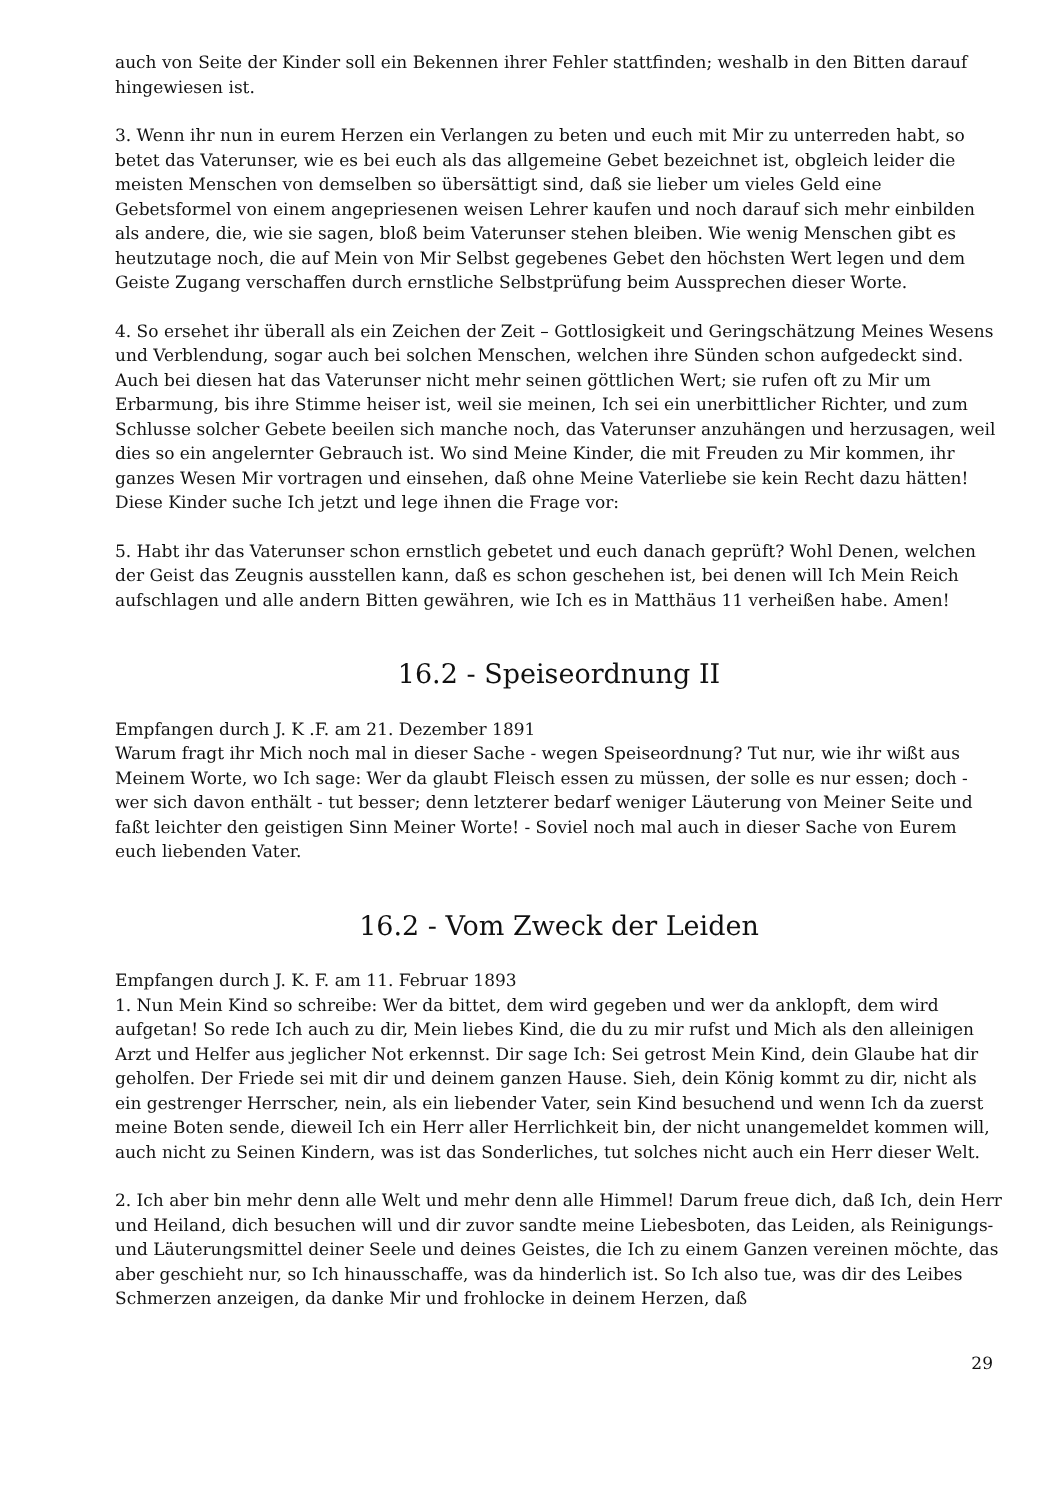auch von Seite der Kinder soll ein Bekennen ihrer Fehler stattfinden; weshalb in den Bitten darauf hingewiesen ist.
3. Wenn ihr nun in eurem Herzen ein Verlangen zu beten und euch mit Mir zu unterreden habt, so betet das Vaterunser, wie es bei euch als das allgemeine Gebet bezeichnet ist, obgleich leider die meisten Menschen von demselben so übersättigt sind, daß sie lieber um vieles Geld eine Gebetsformel von einem angepriesenen weisen Lehrer kaufen und noch darauf sich mehr einbilden als andere, die, wie sie sagen, bloß beim Vaterunser stehen bleiben. Wie wenig Menschen gibt es heutzutage noch, die auf Mein von Mir Selbst gegebenes Gebet den höchsten Wert legen und dem Geiste Zugang verschaffen durch ernstliche Selbstprüfung beim Aussprechen dieser Worte.
4. So ersehet ihr überall als ein Zeichen der Zeit – Gottlosigkeit und Geringschätzung Meines Wesens und Verblendung, sogar auch bei solchen Menschen, welchen ihre Sünden schon aufgedeckt sind. Auch bei diesen hat das Vaterunser nicht mehr seinen göttlichen Wert; sie rufen oft zu Mir um Erbarmung, bis ihre Stimme heiser ist, weil sie meinen, Ich sei ein unerbittlicher Richter, und zum Schlusse solcher Gebete beeilen sich manche noch, das Vaterunser anzuhängen und herzusagen, weil dies so ein angelernter Gebrauch ist. Wo sind Meine Kinder, die mit Freuden zu Mir kommen, ihr ganzes Wesen Mir vortragen und einsehen, daß ohne Meine Vaterliebe sie kein Recht dazu hätten! Diese Kinder suche Ich jetzt und lege ihnen die Frage vor:
5. Habt ihr das Vaterunser schon ernstlich gebetet und euch danach geprüft? Wohl Denen, welchen der Geist das Zeugnis ausstellen kann, daß es schon geschehen ist, bei denen will Ich Mein Reich aufschlagen und alle andern Bitten gewähren, wie Ich es in Matthäus 11 verheißen habe. Amen!
16.2 - Speiseordnung II
Empfangen durch J. K .F. am 21. Dezember 1891
Warum fragt ihr Mich noch mal in dieser Sache - wegen Speiseordnung? Tut nur, wie ihr wißt aus Meinem Worte, wo Ich sage: Wer da glaubt Fleisch essen zu müssen, der solle es nur essen; doch - wer sich davon enthält - tut besser; denn letzterer bedarf weniger Läuterung von Meiner Seite und faßt leichter den geistigen Sinn Meiner Worte! - Soviel noch mal auch in dieser Sache von Eurem euch liebenden Vater.
16.2 - Vom Zweck der Leiden
Empfangen durch J. K. F. am 11. Februar 1893
1. Nun Mein Kind so schreibe: Wer da bittet, dem wird gegeben und wer da anklopft, dem wird aufgetan! So rede Ich auch zu dir, Mein liebes Kind, die du zu mir rufst und Mich als den alleinigen Arzt und Helfer aus jeglicher Not erkennst. Dir sage Ich: Sei getrost Mein Kind, dein Glaube hat dir geholfen. Der Friede sei mit dir und deinem ganzen Hause. Sieh, dein König kommt zu dir, nicht als ein gestrenger Herrscher, nein, als ein liebender Vater, sein Kind besuchend und wenn Ich da zuerst meine Boten sende, dieweil Ich ein Herr aller Herrlichkeit bin, der nicht unangemeldet kommen will, auch nicht zu Seinen Kindern, was ist das Sonderliches, tut solches nicht auch ein Herr dieser Welt.
2. Ich aber bin mehr denn alle Welt und mehr denn alle Himmel! Darum freue dich, daß Ich, dein Herr und Heiland, dich besuchen will und dir zuvor sandte meine Liebesboten, das Leiden, als Reinigungs- und Läuterungsmittel deiner Seele und deines Geistes, die Ich zu einem Ganzen vereinen möchte, das aber geschieht nur, so Ich hinausschaffe, was da hinderlich ist. So Ich also tue, was dir des Leibes Schmerzen anzeigen, da danke Mir und frohlocke in deinem Herzen, daß
29